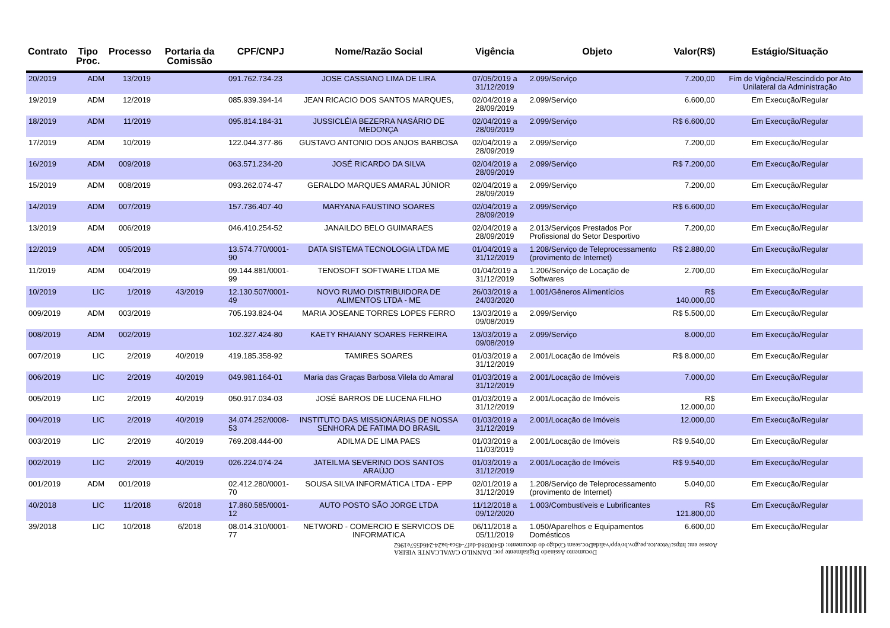| Contrato | Tipo Proc. | Processo | Portaria da Comissão | CPF/CNPJ | Nome/Razão Social | Vigência | Objeto | Valor(R$) | Estágio/Situação |
| --- | --- | --- | --- | --- | --- | --- | --- | --- | --- |
| 20/2019 | ADM | 13/2019 | | 091.762.734-23 | JOSE CASSIANO LIMA DE LIRA | 07/05/2019 a 31/12/2019 | 2.099/Serviço | 7.200,00 | Fim de Vigência/Rescindido por Ato Unilateral da Administração |
| 19/2019 | ADM | 12/2019 | | 085.939.394-14 | JEAN RICACIO DOS SANTOS MARQUES, | 02/04/2019 a 28/09/2019 | 2.099/Serviço | 6.600,00 | Em Execução/Regular |
| 18/2019 | ADM | 11/2019 | | 095.814.184-31 | JUSSICLÉIA BEZERRA NASÁRIO DE MEDONÇA | 02/04/2019 a 28/09/2019 | 2.099/Serviço | R$ 6.600,00 | Em Execução/Regular |
| 17/2019 | ADM | 10/2019 | | 122.044.377-86 | GUSTAVO ANTONIO DOS ANJOS BARBOSA | 02/04/2019 a 28/09/2019 | 2.099/Serviço | 7.200,00 | Em Execução/Regular |
| 16/2019 | ADM | 009/2019 | | 063.571.234-20 | JOSÉ RICARDO DA SILVA | 02/04/2019 a 28/09/2019 | 2.099/Serviço | R$ 7.200,00 | Em Execução/Regular |
| 15/2019 | ADM | 008/2019 | | 093.262.074-47 | GERALDO MARQUES AMARAL JÚNIOR | 02/04/2019 a 28/09/2019 | 2.099/Serviço | 7.200,00 | Em Execução/Regular |
| 14/2019 | ADM | 007/2019 | | 157.736.407-40 | MARYANA FAUSTINO SOARES | 02/04/2019 a 28/09/2019 | 2.099/Serviço | R$ 6.600,00 | Em Execução/Regular |
| 13/2019 | ADM | 006/2019 | | 046.410.254-52 | JANAILDO BELO GUIMARAES | 02/04/2019 a 28/09/2019 | 2.013/Serviços Prestados Por Profissional do Setor Desportivo | 7.200,00 | Em Execução/Regular |
| 12/2019 | ADM | 005/2019 | | 13.574.770/0001-90 | DATA SISTEMA TECNOLOGIA LTDA ME | 01/04/2019 a 31/12/2019 | 1.208/Serviço de Teleprocessamento (provimento de Internet) | R$ 2.880,00 | Em Execução/Regular |
| 11/2019 | ADM | 004/2019 | | 09.144.881/0001-99 | TENOSOFT SOFTWARE LTDA ME | 01/04/2019 a 31/12/2019 | 1.206/Serviço de Locação de Softwares | 2.700,00 | Em Execução/Regular |
| 10/2019 | LIC | 1/2019 | 43/2019 | 12.130.507/0001-49 | NOVO RUMO DISTRIBUIDORA DE ALIMENTOS LTDA - ME | 26/03/2019 a 24/03/2020 | 1.001/Gêneros Alimentícios | R$ 140.000,00 | Em Execução/Regular |
| 009/2019 | ADM | 003/2019 | | 705.193.824-04 | MARIA JOSEANE TORRES LOPES FERRO | 13/03/2019 a 09/08/2019 | 2.099/Serviço | R$ 5.500,00 | Em Execução/Regular |
| 008/2019 | ADM | 002/2019 | | 102.327.424-80 | KAETY RHAIANY SOARES FERREIRA | 13/03/2019 a 09/08/2019 | 2.099/Serviço | 8.000,00 | Em Execução/Regular |
| 007/2019 | LIC | 2/2019 | 40/2019 | 419.185.358-92 | TAMIRES SOARES | 01/03/2019 a 31/12/2019 | 2.001/Locação de Imóveis | R$ 8.000,00 | Em Execução/Regular |
| 006/2019 | LIC | 2/2019 | 40/2019 | 049.981.164-01 | Maria das Graças Barbosa Vilela do Amaral | 01/03/2019 a 31/12/2019 | 2.001/Locação de Imóveis | 7.000,00 | Em Execução/Regular |
| 005/2019 | LIC | 2/2019 | 40/2019 | 050.917.034-03 | JOSÉ BARROS DE LUCENA FILHO | 01/03/2019 a 31/12/2019 | 2.001/Locação de Imóveis | R$ 12.000,00 | Em Execução/Regular |
| 004/2019 | LIC | 2/2019 | 40/2019 | 34.074.252/0008-53 | INSTITUTO DAS MISSIONÁRIAS DE NOSSA SENHORA DE FATIMA DO BRASIL | 01/03/2019 a 31/12/2019 | 2.001/Locação de Imóveis | 12.000,00 | Em Execução/Regular |
| 003/2019 | LIC | 2/2019 | 40/2019 | 769.208.444-00 | ADILMA DE LIMA PAES | 01/03/2019 a 11/03/2019 | 2.001/Locação de Imóveis | R$ 9.540,00 | Em Execução/Regular |
| 002/2019 | LIC | 2/2019 | 40/2019 | 026.224.074-24 | JATEILMA SEVERINO DOS SANTOS ARAÚJO | 01/03/2019 a 31/12/2019 | 2.001/Locação de Imóveis | R$ 9.540,00 | Em Execução/Regular |
| 001/2019 | ADM | 001/2019 | | 02.412.280/0001-70 | SOUSA SILVA INFORMÁTICA LTDA - EPP | 02/01/2019 a 31/12/2019 | 1.208/Serviço de Teleprocessamento (provimento de Internet) | 5.040,00 | Em Execução/Regular |
| 40/2018 | LIC | 11/2018 | 6/2018 | 17.860.585/0001-12 | AUTO POSTO SÃO JORGE LTDA | 11/12/2018 a 09/12/2020 | 1.003/Combustíveis e Lubrificantes | R$ 121.800,00 | Em Execução/Regular |
| 39/2018 | LIC | 10/2018 | 6/2018 | 08.014.310/0001-77 | NETWORD - COMERCIO E SERVICOS DE INFORMATICA | 06/11/2018 a 05/11/2019 | 1.050/Aparelhos e Equipamentos Domésticos | 6.600,00 | Em Execução/Regular |
Documento Assinado Digitalmente por: DANNILO CAVALCANTE VIEIRA
Acesse em: https://etce.tce.pe.gov.br/epp/validaDoc.seam Código do documento: d540038d-def7-45ca-ba24-246d557e1962